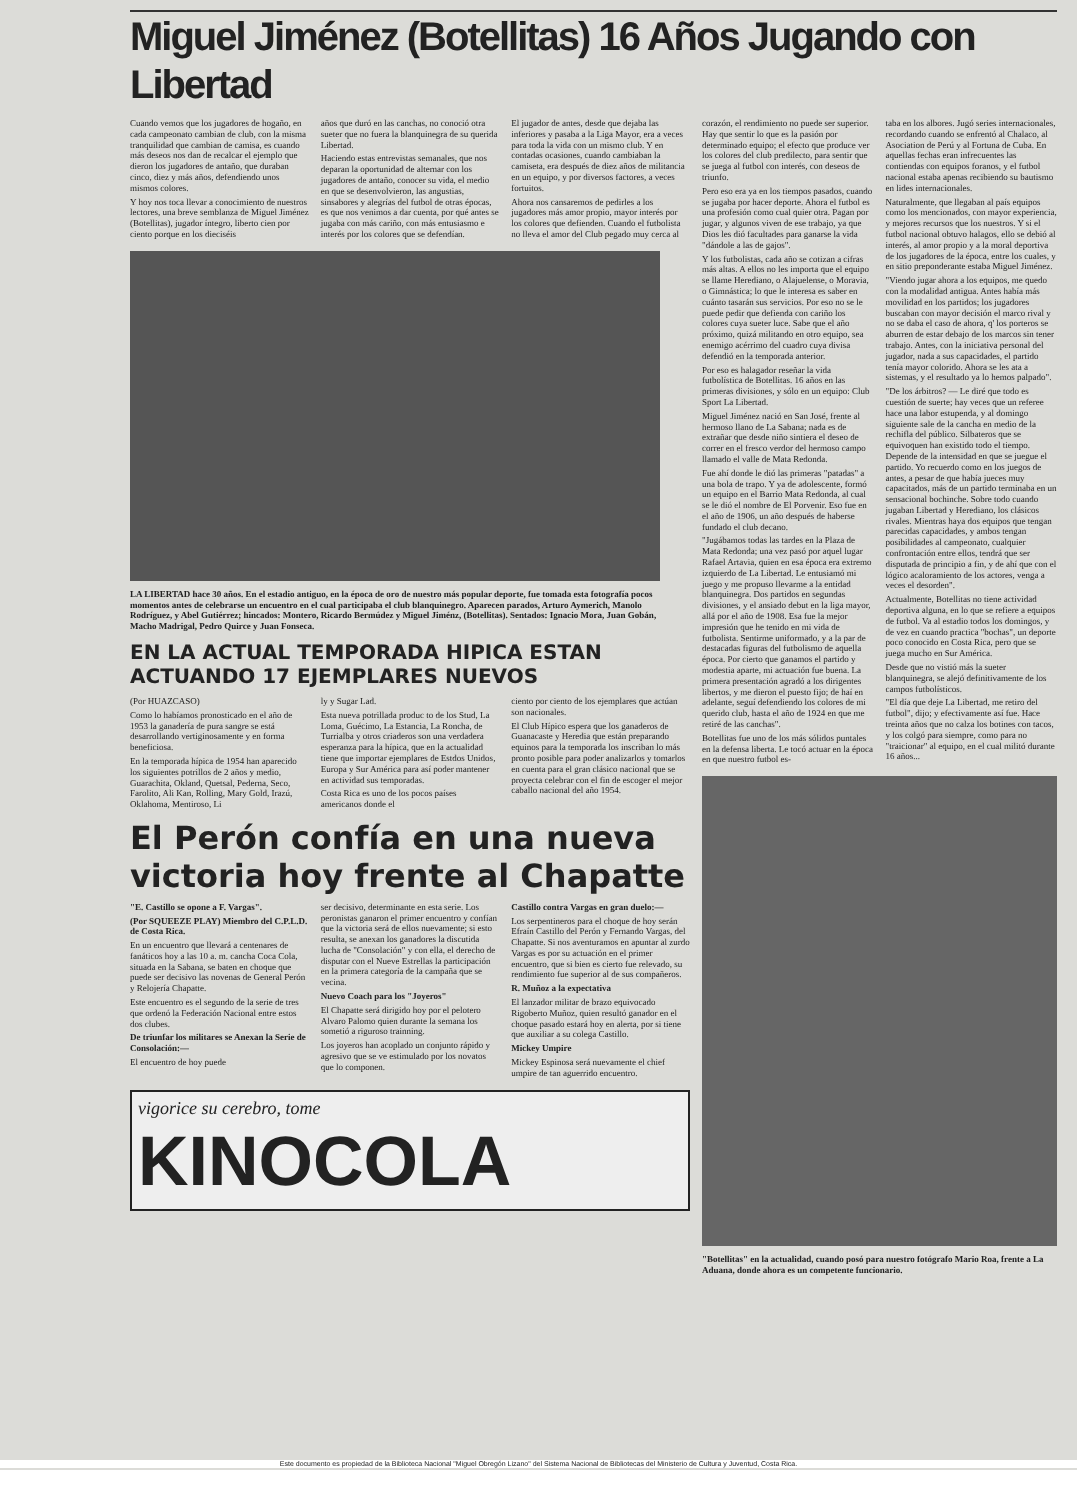Miguel Jiménez (Botellitas) 16 Años Jugando con Libertad
Cuando vemos que los jugadores de hogaño, en cada campeonato cambian de club, con la misma tranquilidad que cambian de camisa, es cuando más deseos nos dan de recalcar el ejemplo que dieron los jugadores de antaño, que duraban cinco, diez y más años, defendiendo unos mismos colores.
Y hoy nos toca llevar a conocimiento de nuestros lectores, una breve semblanza de Miguel Jiménez (Botellitas), jugador íntegro, liberto cien por ciento porque en los dieciséis
años que duró en las canchas, no conoció otra sueter que no fuera la blanquinegra de su querida Libertad.
Haciendo estas entrevistas semanales, que nos deparan la oportunidad de alternar con los jugadores de antaño, conocer su vida, el medio en que se desenvolvieron, las angustias, sinsabores y alegrías del futbol de otras épocas, es que nos venimos a dar cuenta, por qué antes se jugaba con más cariño, con más entusiasmo e interés por los colores que se defendían.
El jugador de antes, desde que dejaba las inferiores y pasaba a la Liga Mayor, era a veces para toda la vida con un mismo club. Y en contadas ocasiones, cuando cambiaban la camiseta, era después de diez años de militancia en un equipo, y por diversos factores, a veces fortuitos.
Ahora nos cansaremos de pedirles a los jugadores más amor propio, mayor interés por los colores que defienden. Cuando el futbolista no lleva el amor del Club pegado muy cerca al
LA LIBERTAD hace 30 años. En el estadio antiguo, en la época de oro de nuestro más popular deporte, fue tomada esta fotografía pocos momentos antes de celebrarse un encuentro en el cual participaba el club blanquinegro. Aparecen parados, Arturo Aymerich, Manolo Rodríguez, y Abel Gutiérrez; hincados: Montero, Ricardo Bermúdez y Miguel Jiménz, (Botellitas). Sentados: Ignacio Mora, Juan Gobán, Macho Madrigal, Pedro Quirce y Juan Fonseca.
EN LA ACTUAL TEMPORADA HIPICA ESTAN ACTUANDO 17 EJEMPLARES NUEVOS
(Por HUAZCASO)
Como lo habíamos pronosticado en el año de 1953 la ganadería de pura sangre se está desarrollando vertiginosamente y en forma beneficiosa.
En la temporada hípica de 1954 han aparecido los siguientes potrillos de 2 años y medio, Guarachita, Okland, Quetsal, Pederna, Seco, Farolito, Ali Kan, Rolling, Mary Gold, Irazú, Oklahoma, Mentiroso, Li
ly y Sugar Lad.
Esta nueva potrillada produc to de los Stud, La Loma, Guécimo, La Estancia, La Roncha, de Turrialba y otros criaderos son una verdadera esperanza para la hípica, que en la actualidad tiene que importar ejemplares de Estdos Unidos, Europa y Sur América para así poder mantener en actividad sus temporadas.
Costa Rica es uno de los pocos países americanos donde el
ciento por ciento de los ejemplares que actúan son nacionales.
El Club Hípico espera que los ganaderos de Guanacaste y Heredia que están preparando equinos para la temporada los inscriban lo más pronto posible para poder analizarlos y tomarlos en cuenta para el gran clásico nacional que se proyecta celebrar con el fin de escoger el mejor caballo nacional del año 1954.
El Perón confía en una nueva victoria hoy frente al Chapatte
"E. Castillo se opone a F. Vargas".
(Por SQUEEZE PLAY) Miembro del C.P.L.D. de Costa Rica.
En un encuentro que llevará a centenares de fanáticos hoy a las 10 a. m. cancha Coca Cola, situada en la Sabana, se baten en choque que puede ser decisivo las novenas de General Perón y Relojería Chapatte.
Este encuentro es el segundo de la serie de tres que ordenó la Federación Nacional entre estos dos clubes.
De triunfar los militares se Anexan la Serie de Consolación:—
El encuentro de hoy puede
ser decisivo, determinante en esta serie. Los peronistas ganaron el primer encuentro y confían que la victoria será de ellos nuevamente; si esto resulta, se anexan los ganadores la discutida lucha de "Consolación" y con ella, el derecho de disputar con el Nueve Estrellas la participación en la primera categoría de la campaña que se vecina.
Nuevo Coach para los "Joyeros"
El Chapatte será dirigido hoy por el pelotero Alvaro Palomo quien durante la semana los sometió a riguroso trainning.
Los joyeros han acoplado un conjunto rápido y agresivo que se ve estimulado por los novatos que lo componen.
Castillo contra Vargas en gran duelo:—
Los serpentineros para el choque de hoy serán Efraín Castillo del Perón y Fernando Vargas, del Chapatte. Si nos aventuramos en apuntar al zurdo Vargas es por su actuación en el primer encuentro, que si bien es cierto fue relevado, su rendimiento fue superior al de sus compañeros.
R. Muñoz a la expectativa
El lanzador militar de brazo equivocado Rigoberto Muñoz, quien resultó ganador en el choque pasado estará hoy en alerta, por si tiene que auxiliar a su colega Castillo.
Mickey Umpire
Mickey Espinosa será nuevamente el chief umpire de tan aguerrido encuentro.
vigorice su cerebro, tome
KINOCOLA
corazón, el rendimiento no puede ser superior. Hay que sentir lo que es la pasión por determinado equipo; el efecto que produce ver los colores del club predilecto, para sentir que se juega al futbol con interés, con deseos de triunfo.
Pero eso era ya en los tiempos pasados, cuando se jugaba por hacer deporte. Ahora el futbol es una profesión como cual quier otra. Pagan por jugar, y algunos viven de ese trabajo, ya que Dios les dió facultades para ganarse la vida "dándole a las de gajos".
Y los futbolistas, cada año se cotizan a cifras más altas. A ellos no les importa que el equipo se llame Herediano, o Alajuelense, o Moravia, o Gimnástica; lo que le interesa es saber en cuánto tasarán sus servicios. Por eso no se le puede pedir que defienda con cariño los colores cuya sueter luce. Sabe que el año próximo, quizá militando en otro equipo, sea enemigo acérrimo del cuadro cuya divisa defendió en la temporada anterior.
Por eso es halagador reseñar la vida futbolística de Botellitas. 16 años en las primeras divisiones, y sólo en un equipo: Club Sport La Libertad.
Miguel Jiménez nació en San José, frente al hermoso llano de La Sabana; nada es de extrañar que desde niño sintiera el deseo de correr en el fresco verdor del hermoso campo llamado el valle de Mata Redonda.
Fue ahí donde le dió las primeras "patadas" a una bola de trapo. Y ya de adolescente, formó un equipo en el Barrio Mata Redonda, al cual se le dió el nombre de El Porvenir. Eso fue en el año de 1906, un año después de haberse fundado el club decano.
"Jugábamos todas las tardes en la Plaza de Mata Redonda; una vez pasó por aquel lugar Rafael Artavia, quien en esa época era extremo izquierdo de La Libertad. Le entusiamó mi juego y me propuso llevarme a la entidad blanquinegra. Dos partidos en segundas divisiones, y el ansiado debut en la liga mayor, allá por el año de 1908. Esa fue la mejor impresión que he tenido en mi vida de futbolista. Sentirme uniformado, y a la par de destacadas figuras del futbolismo de aquella época. Por cierto que ganamos el partido y modestia aparte, mi actuación fue buena. La primera presentación agradó a los dirigentes libertos, y me dieron el puesto fijo; de haí en adelante, seguí defendiendo los colores de mi querido club, hasta el año de 1924 en que me retiré de las canchas".
Botellitas fue uno de los más sólidos puntales en la defensa liberta. Le tocó actuar en la época en que nuestro futbol es-
taba en los albores. Jugó series internacionales, recordando cuando se enfrentó al Chalaco, al Asociation de Perú y al Fortuna de Cuba. En aquellas fechas eran infrecuentes las contiendas con equipos foranos, y el futbol nacional estaba apenas recibiendo su bautismo en lides internacionales.
Naturalmente, que llegaban al país equipos como los mencionados, con mayor experiencia, y mejores recursos que los nuestros. Y si el futbol nacional obtuvo halagos, ello se debió al interés, al amor propio y a la moral deportiva de los jugadores de la época, entre los cuales, y en sitio preponderante estaba Miguel Jiménez.
"Viendo jugar ahora a los equipos, me quedo con la modalidad antigua. Antes había más movilidad en los partidos; los jugadores buscaban con mayor decisión el marco rival y no se daba el caso de ahora, q' los porteros se aburren de estar debajo de los marcos sin tener trabajo. Antes, con la iniciativa personal del jugador, nada a sus capacidades, el partido tenía mayor colorido. Ahora se les ata a sistemas, y el resultado ya lo hemos palpado".
"De los árbitros? — Le diré que todo es cuestión de suerte; hay veces que un referee hace una labor estupenda, y al domingo siguiente sale de la cancha en medio de la rechifla del público. Silbateros que se equivoquen han existido todo el tiempo. Depende de la intensidad en que se juegue el partido. Yo recuerdo como en los juegos de antes, a pesar de que había jueces muy capacitados, más de un partido terminaba en un sensacional bochinche. Sobre todo cuando jugaban Libertad y Herediano, los clásicos rivales. Mientras haya dos equipos que tengan parecidas capacidades, y ambos tengan posibilidades al campeonato, cualquier confrontación entre ellos, tendrá que ser disputada de principio a fin, y de ahí que con el lógico acaloramiento de los actores, venga a veces el desorden".
Actualmente, Botellitas no tiene actividad deportiva alguna, en lo que se refiere a equipos de futbol. Va al estadio todos los domingos, y de vez en cuando practica "bochas", un deporte poco conocido en Costa Rica, pero que se juega mucho en Sur América.
Desde que no vistió más la sueter blanquinegra, se alejó definitivamente de los campos futbolísticos.
"El día que deje La Libertad, me retiro del futbol", dijo; y efectivamente así fue. Hace treinta años que no calza los botines con tacos, y los colgó para siempre, como para no "traicionar" al equipo, en el cual militó durante 16 años...
"Botellitas" en la actualidad, cuando posó para nuestro fotógrafo Mario Roa, frente a La Aduana, donde ahora es un competente funcionario.
Este documento es propiedad de la Biblioteca Nacional "Miguel Obregón Lizano" del Sistema Nacional de Bibliotecas del Ministerio de Cultura y Juventud, Costa Rica.